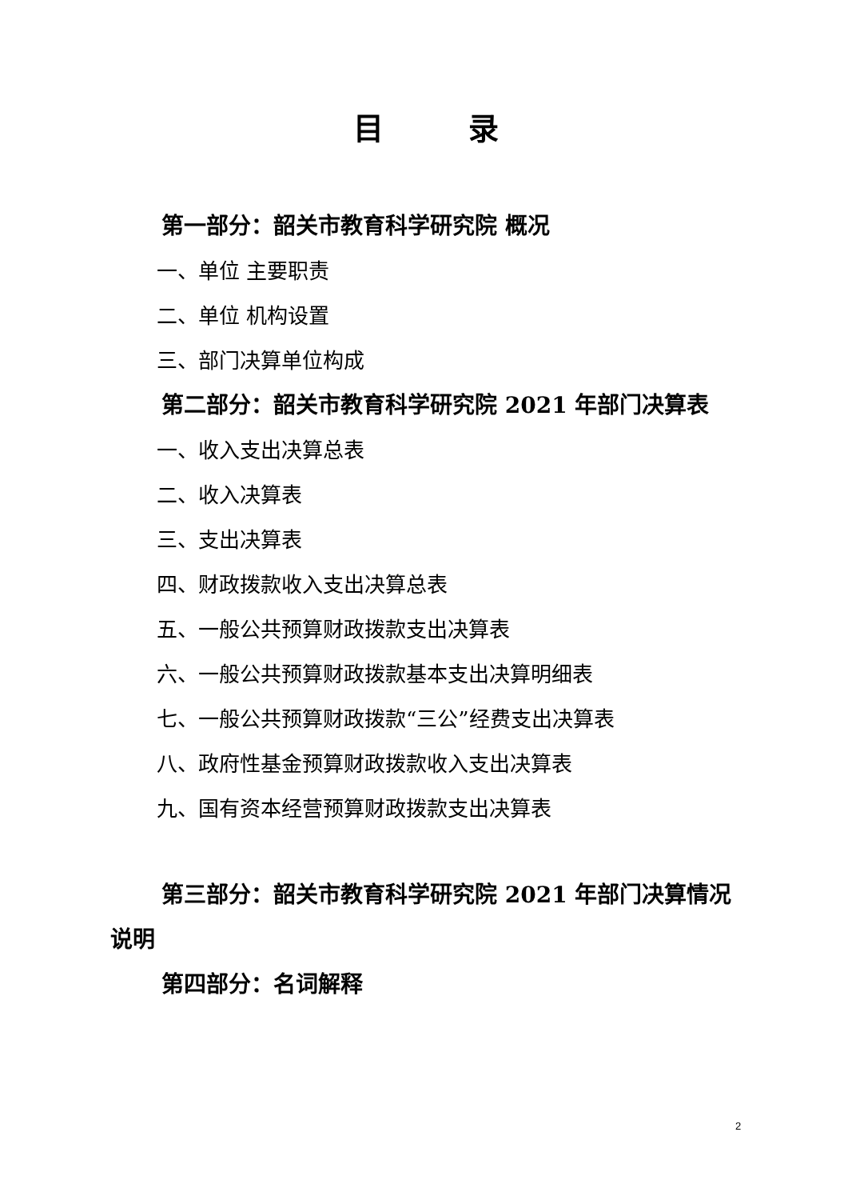目 录
第一部分：韶关市教育科学研究院 概况
一、单位 主要职责
二、单位 机构设置
三、部门决算单位构成
第二部分：韶关市教育科学研究院 2021 年部门决算表
一、收入支出决算总表
二、收入决算表
三、支出决算表
四、财政拨款收入支出决算总表
五、一般公共预算财政拨款支出决算表
六、一般公共预算财政拨款基本支出决算明细表
七、一般公共预算财政拨款“三公”经费支出决算表
八、政府性基金预算财政拨款收入支出决算表
九、国有资本经营预算财政拨款支出决算表
第三部分：韶关市教育科学研究院 2021 年部门决算情况说明
第四部分：名词解释
2